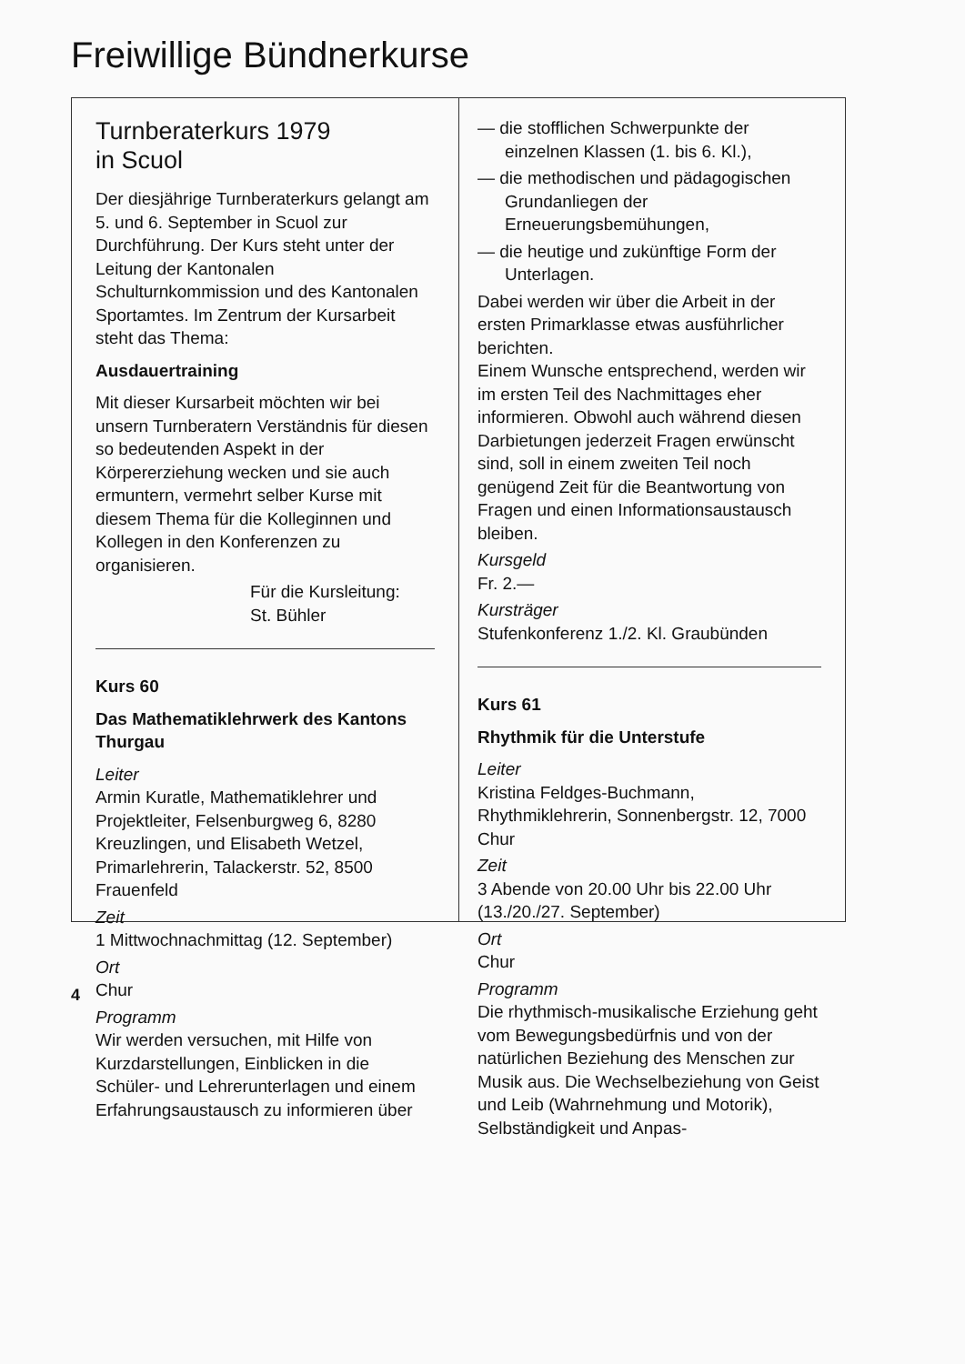Freiwillige Bündnerkurse
Turnberaterkurs 1979
in Scuol
Der diesjährige Turnberaterkurs gelangt am 5. und 6. September in Scuol zur Durchführung. Der Kurs steht unter der Leitung der Kantonalen Schulturnkommission und des Kantonalen Sportamtes. Im Zentrum der Kursarbeit steht das Thema:
Ausdauertraining
Mit dieser Kursarbeit möchten wir bei unsern Turnberatern Verständnis für diesen so bedeutenden Aspekt in der Körpererziehung wecken und sie auch ermuntern, vermehrt selber Kurse mit diesem Thema für die Kolleginnen und Kollegen in den Konferenzen zu organisieren.
Für die Kursleitung:
St. Bühler
Kurs 60
Das Mathematiklehrwerk des Kantons Thurgau
Leiter
Armin Kuratle, Mathematiklehrer und Projektleiter, Felsenburgweg 6, 8280 Kreuzlingen, und Elisabeth Wetzel, Primarlehrerin, Talackerstr. 52, 8500 Frauenfeld
Zeit
1 Mittwochnachmittag (12. September)
Ort
Chur
Programm
Wir werden versuchen, mit Hilfe von Kurzdarstellungen, Einblicken in die Schüler- und Lehrerunterlagen und einem Erfahrungsaustausch zu informieren über
— die stofflichen Schwerpunkte der einzelnen Klassen (1. bis 6. Kl.),
— die methodischen und pädagogischen Grundanliegen der Erneuerungsbemühungen,
— die heutige und zukünftige Form der Unterlagen.
Dabei werden wir über die Arbeit in der ersten Primarklasse etwas ausführlicher berichten.
Einem Wunsche entsprechend, werden wir im ersten Teil des Nachmittages eher informieren. Obwohl auch während diesen Darbietungen jederzeit Fragen erwünscht sind, soll in einem zweiten Teil noch genügend Zeit für die Beantwortung von Fragen und einen Informationsaustausch bleiben.
Kursgeld
Fr. 2.—
Kursträger
Stufenkonferenz 1./2. Kl. Graubünden
Kurs 61
Rhythmik für die Unterstufe
Leiter
Kristina Feldges-Buchmann, Rhythmiklehrerin, Sonnenbergstr. 12, 7000 Chur
Zeit
3 Abende von 20.00 Uhr bis 22.00 Uhr (13./20./27. September)
Ort
Chur
Programm
Die rhythmisch-musikalische Erziehung geht vom Bewegungsbedürfnis und von der natürlichen Beziehung des Menschen zur Musik aus. Die Wechselbeziehung von Geist und Leib (Wahrnehmung und Motorik), Selbständigkeit und Anpas-
4